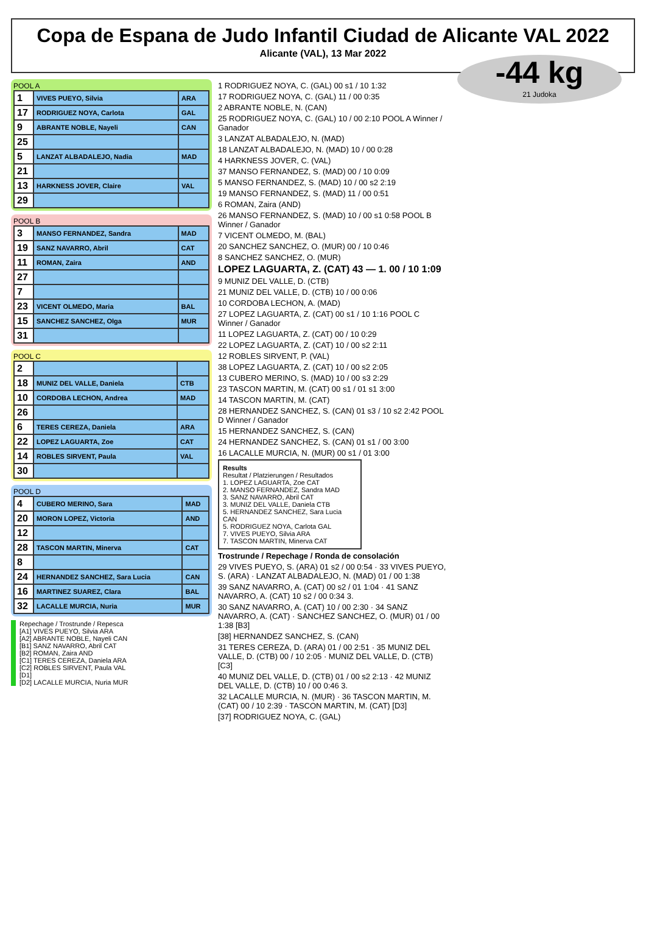Copa de Espana de Judo Infantil Ciudad de Alicante VAL 2022
Alicante (VAL), 13 Mar 2022
-44 kg
21 Judoka
POOL A
| 1 | VIVES PUEYO, Silvia | ARA |
| 17 | RODRIGUEZ NOYA, Carlota | GAL |
| 9 | ABRANTE NOBLE, Nayeli | CAN |
| 25 | | |
| 5 | LANZAT ALBADALEJO, Nadia | MAD |
| 21 | | |
| 13 | HARKNESS JOVER, Claire | VAL |
| 29 | | |
POOL B
| 3 | MANSO FERNANDEZ, Sandra | MAD |
| 19 | SANZ NAVARRO, Abril | CAT |
| 11 | ROMAN, Zaira | AND |
| 27 | | |
| 7 | | |
| 23 | VICENT OLMEDO, Maria | BAL |
| 15 | SANCHEZ SANCHEZ, Olga | MUR |
| 31 | | |
POOL C
| 2 | | |
| 18 | MUNIZ DEL VALLE, Daniela | CTB |
| 10 | CORDOBA LECHON, Andrea | MAD |
| 26 | | |
| 6 | TERES CEREZA, Daniela | ARA |
| 22 | LOPEZ LAGUARTA, Zoe | CAT |
| 14 | ROBLES SIRVENT, Paula | VAL |
| 30 | | |
POOL D
| 4 | CUBERO MERINO, Sara | MAD |
| 20 | MORON LOPEZ, Victoria | AND |
| 12 | | |
| 28 | TASCON MARTIN, Minerva | CAT |
| 8 | | |
| 24 | HERNANDEZ SANCHEZ, Sara Lucia | CAN |
| 16 | MARTINEZ SUAREZ, Clara | BAL |
| 32 | LACALLE MURCIA, Nuria | MUR |
Repechage / Trostrunde / Repesca
[A1] VIVES PUEYO, Silvia ARA
[A2] ABRANTE NOBLE, Nayeli CAN
[B1] SANZ NAVARRO, Abril CAT
[B2] ROMAN, Zaira AND
[C1] TERES CEREZA, Daniela ARA
[C2] ROBLES SIRVENT, Paula VAL
[D1]
[D2] LACALLE MURCIA, Nuria MUR
1 RODRIGUEZ NOYA, C. (GAL) 00 s1 / 10 1:32
17 RODRIGUEZ NOYA, C. (GAL) 11 / 00 0:35
2 ABRANTE NOBLE, N. (CAN)
25 RODRIGUEZ NOYA, C. (GAL) 10 / 00 2:10 POOL A Winner / Ganador
3 LANZAT ALBADALEJO, N. (MAD)
18 LANZAT ALBADALEJO, N. (MAD) 10 / 00 0:28
4 HARKNESS JOVER, C. (VAL)
37 MANSO FERNANDEZ, S. (MAD) 00 / 10 0:09
5 MANSO FERNANDEZ, S. (MAD) 10 / 00 s2 2:19
19 MANSO FERNANDEZ, S. (MAD) 11 / 00 0:51
6 ROMAN, Zaira (AND)
26 MANSO FERNANDEZ, S. (MAD) 10 / 00 s1 0:58 POOL B Winner / Ganador
7 VICENT OLMEDO, M. (BAL)
20 SANCHEZ SANCHEZ, O. (MUR) 00 / 10 0:46
8 SANCHEZ SANCHEZ, O. (MUR)
LOPEZ LAGUARTA, Z. (CAT) 43 — 1. 00 / 10 1:09
9 MUNIZ DEL VALLE, D. (CTB)
21 MUNIZ DEL VALLE, D. (CTB) 10 / 00 0:06
10 CORDOBA LECHON, A. (MAD)
27 LOPEZ LAGUARTA, Z. (CAT) 00 s1 / 10 1:16 POOL C Winner / Ganador
11 LOPEZ LAGUARTA, Z. (CAT) 00 / 10 0:29
22 LOPEZ LAGUARTA, Z. (CAT) 10 / 00 s2 2:11
12 ROBLES SIRVENT, P. (VAL)
38 LOPEZ LAGUARTA, Z. (CAT) 10 / 00 s2 2:05
13 CUBERO MERINO, S. (MAD) 10 / 00 s3 2:29
23 TASCON MARTIN, M. (CAT) 00 s1 / 01 s1 3:00
14 TASCON MARTIN, M. (CAT)
28 HERNANDEZ SANCHEZ, S. (CAN) 01 s3 / 10 s2 2:42 POOL D Winner / Ganador
15 HERNANDEZ SANCHEZ, S. (CAN)
24 HERNANDEZ SANCHEZ, S. (CAN) 01 s1 / 00 3:00
16 LACALLE MURCIA, N. (MUR) 00 s1 / 01 3:00
Results
Resultat / Platzierungen / Resultados
1. LOPEZ LAGUARTA, Zoe CAT
2. MANSO FERNANDEZ, Sandra MAD
3. SANZ NAVARRO, Abril CAT
3. MUNIZ DEL VALLE, Daniela CTB
5. HERNANDEZ SANCHEZ, Sara Lucia CAN
5. RODRIGUEZ NOYA, Carlota GAL
7. VIVES PUEYO, Silvia ARA
7. TASCON MARTIN, Minerva CAT
Trostrunde / Repechage / Ronda de consolación
29 VIVES PUEYO, S. (ARA) 01 s2 / 00 0:54 · 33 VIVES PUEYO, S. (ARA) · LANZAT ALBADALEJO, N. (MAD) 01 / 00 1:38
39 SANZ NAVARRO, A. (CAT) 00 s2 / 01 1:04 · 41 SANZ NAVARRO, A. (CAT) 10 s2 / 00 0:34 3.
30 SANZ NAVARRO, A. (CAT) 10 / 00 2:30 · 34 SANZ NAVARRO, A. (CAT) · SANCHEZ SANCHEZ, O. (MUR) 01 / 00 1:38 [B3]
[38] HERNANDEZ SANCHEZ, S. (CAN)
31 TERES CEREZA, D. (ARA) 01 / 00 2:51 · 35 MUNIZ DEL VALLE, D. (CTB) 00 / 10 2:05 · MUNIZ DEL VALLE, D. (CTB) [C3]
40 MUNIZ DEL VALLE, D. (CTB) 01 / 00 s2 2:13 · 42 MUNIZ DEL VALLE, D. (CTB) 10 / 00 0:46 3.
32 LACALLE MURCIA, N. (MUR) · 36 TASCON MARTIN, M. (CAT) 00 / 10 2:39 · TASCON MARTIN, M. (CAT) [D3]
[37] RODRIGUEZ NOYA, C. (GAL)